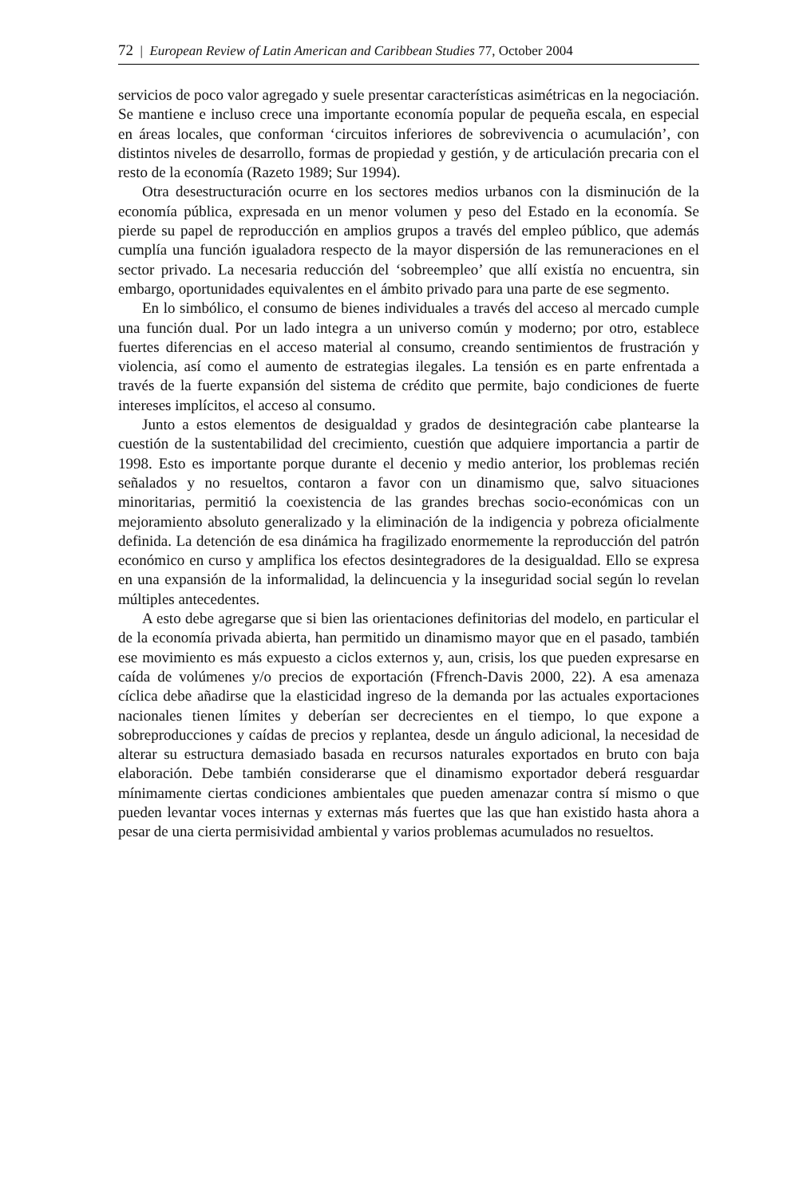72 | European Review of Latin American and Caribbean Studies 77, October 2004
servicios de poco valor agregado y suele presentar características asimétricas en la negociación. Se mantiene e incluso crece una importante economía popular de pequeña escala, en especial en áreas locales, que conforman ‘circuitos inferiores de sobrevivencia o acumulación’, con distintos niveles de desarrollo, formas de propiedad y gestión, y de articulación precaria con el resto de la economía (Razeto 1989; Sur 1994).
Otra desestructuración ocurre en los sectores medios urbanos con la disminución de la economía pública, expresada en un menor volumen y peso del Estado en la economía. Se pierde su papel de reproducción en amplios grupos a través del empleo público, que además cumplía una función igualadora respecto de la mayor dispersión de las remuneraciones en el sector privado. La necesaria reducción del ‘sobreempleo’ que allí existía no encuentra, sin embargo, oportunidades equivalentes en el ámbito privado para una parte de ese segmento.
En lo simbólico, el consumo de bienes individuales a través del acceso al mercado cumple una función dual. Por un lado integra a un universo común y moderno; por otro, establece fuertes diferencias en el acceso material al consumo, creando sentimientos de frustración y violencia, así como el aumento de estrategias ilegales. La tensión es en parte enfrentada a través de la fuerte expansión del sistema de crédito que permite, bajo condiciones de fuerte intereses implícitos, el acceso al consumo.
Junto a estos elementos de desigualdad y grados de desintegración cabe plantearse la cuestión de la sustentabilidad del crecimiento, cuestión que adquiere importancia a partir de 1998. Esto es importante porque durante el decenio y medio anterior, los problemas recién señalados y no resueltos, contaron a favor con un dinamismo que, salvo situaciones minoritarias, permitió la coexistencia de las grandes brechas socio-económicas con un mejoramiento absoluto generalizado y la eliminación de la indigencia y pobreza oficialmente definida. La detención de esa dinámica ha fragilizado enormemente la reproducción del patrón económico en curso y amplifica los efectos desintegradores de la desigualdad. Ello se expresa en una expansión de la informalidad, la delincuencia y la inseguridad social según lo revelan múltiples antecedentes.
A esto debe agregarse que si bien las orientaciones definitorias del modelo, en particular el de la economía privada abierta, han permitido un dinamismo mayor que en el pasado, también ese movimiento es más expuesto a ciclos externos y, aun, crisis, los que pueden expresarse en caída de volúmenes y/o precios de exportación (Ffrench-Davis 2000, 22). A esa amenaza cíclica debe añadirse que la elasticidad ingreso de la demanda por las actuales exportaciones nacionales tienen límites y deberían ser decrecientes en el tiempo, lo que expone a sobreproducciones y caídas de precios y replantea, desde un ángulo adicional, la necesidad de alterar su estructura demasiado basada en recursos naturales exportados en bruto con baja elaboración. Debe también considerarse que el dinamismo exportador deberá resguardar mínimamente ciertas condiciones ambientales que pueden amenazar contra sí mismo o que pueden levantar voces internas y externas más fuertes que las que han existido hasta ahora a pesar de una cierta permisividad ambiental y varios problemas acumulados no resueltos.